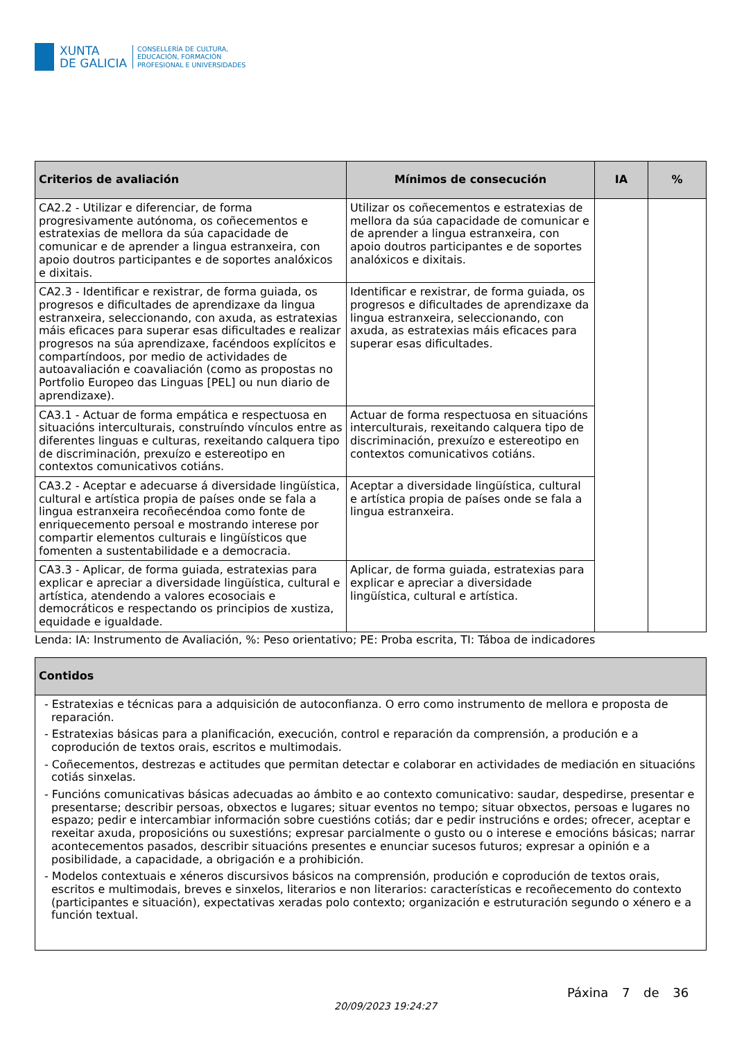XUNTA
DE GALICIA
CONSELLERÍA DE CULTURA,
EDUCACIÓN, FORMACIÓN
PROFESIONAL E UNIVERSIDADES
| Criterios de avaliación | Mínimos de consecución | IA | % |
| --- | --- | --- | --- |
| CA2.2 - Utilizar e diferenciar, de forma progresivamente autónoma, os coñecementos e estratexias de mellora da súa capacidade de comunicar e de aprender a lingua estranxeira, con apoio doutros participantes e de soportes analóxicos e dixitais. | Utilizar os coñecementos e estratexias de mellora da súa capacidade de comunicar e de aprender a lingua estranxeira, con apoio doutros participantes e de soportes analóxicos e dixitais. | | |
| CA2.3 - Identificar e rexistrar, de forma guiada, os progresos e dificultades de aprendizaxe da lingua estranxeira, seleccionando, con axuda, as estratexias máis eficaces para superar esas dificultades e realizar progresos na súa aprendizaxe, facéndoos explícitos e compartíndoos, por medio de actividades de autoavaliación e coavaliación (como as propostas no Portfolio Europeo das Linguas [PEL] ou nun diario de aprendizaxe). | Identificar e rexistrar, de forma guiada, os progresos e dificultades de aprendizaxe da lingua estranxeira, seleccionando, con axuda, as estratexias máis eficaces para superar esas dificultades. | | |
| CA3.1 - Actuar de forma empática e respectuosa en situacións interculturais, construíndo vínculos entre as diferentes linguas e culturas, rexeitando calquera tipo de discriminación, prexuízo e estereotipo en contextos comunicativos cotiáns. | Actuar de forma respectuosa en situacións interculturais, rexeitando calquera tipo de discriminación, prexuízo e estereotipo en contextos comunicativos cotiáns. | | |
| CA3.2 - Aceptar e adecuarse á diversidade lingüística, cultural e artística propia de países onde se fala a lingua estranxeira recoñecéndoa como fonte de enriquecemento persoal e mostrando interese por compartir elementos culturais e lingüísticos que fomenten a sustentabilidade e a democracia. | Aceptar a diversidade lingüística, cultural e artística propia de países onde se fala a lingua estranxeira. | | |
| CA3.3 - Aplicar, de forma guiada, estratexias para explicar e apreciar a diversidade lingüística, cultural e artística, atendendo a valores ecosociais e democráticos e respectando os principios de xustiza, equidade e igualdade. | Aplicar, de forma guiada, estratexias para explicar e apreciar a diversidade lingüística, cultural e artística. | | |
Lenda: IA: Instrumento de Avaliación, %: Peso orientativo; PE: Proba escrita, TI: Táboa de indicadores
| Contidos |
| --- |
| - Estratexias e técnicas para a adquisición de autoconfianza. O erro como instrumento de mellora e proposta de reparación. - Estratexias básicas para a planificación, execución, control e reparación da comprensión, a produción e a coprodución de textos orais, escritos e multimodais. - Coñecementos, destrezas e actitudes que permitan detectar e colaborar en actividades de mediación en situacións cotiás sinxelas. - Funcións comunicativas básicas adecuadas ao ámbito e ao contexto comunicativo: saudar, despedirse, presentar e presentarse; describir persoas, obxectos e lugares; situar eventos no tempo; situar obxectos, persoas e lugares no espazo; pedir e intercambiar información sobre cuestións cotiás; dar e pedir instrucións e ordes; ofrecer, aceptar e rexeitar axuda, proposicións ou suxestións; expresar parcialmente o gusto ou o interese e emocións básicas; narrar acontecementos pasados, describir situacións presentes e enunciar sucesos futuros; expresar a opinión e a posibilidade, a capacidade, a obrigación e a prohibición. - Modelos contextuais e xéneros discursivos básicos na comprensión, produción e coprodución de textos orais, escritos e multimodais, breves e sinxelos, literarios e non literarios: características e recoñecemento do contexto (participantes e situación), expectativas xeradas polo contexto; organización e estruturación segundo o xénero e a función textual. |
20/09/2023 19:24:27
Páxina 7 de 36